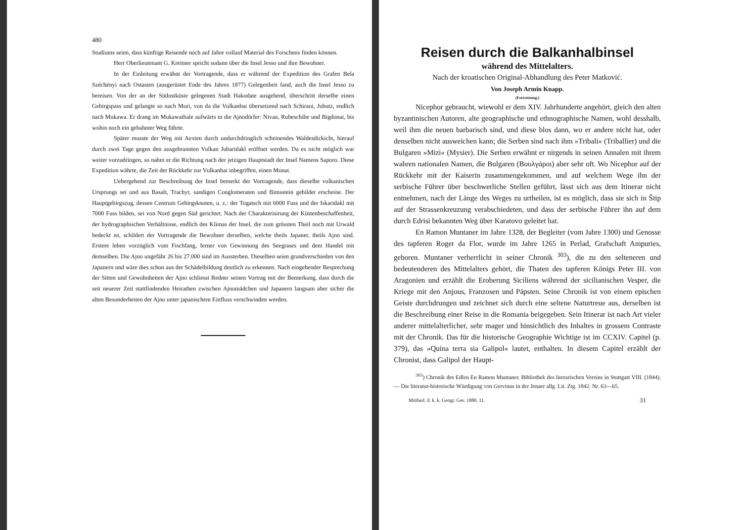480
Studiums seien, dass künftige Reisende noch auf Jahre vollauf Material des Forschens finden können.
Herr Oberlieutenant G. Kreitner spricht sodann über die Insel Jesso und ihre Bewohner.
In der Einleitung erwähnt der Vortragende, dass er während der Expedition des Grafen Bela Széchényi nach Ostasien (ausgerüstet Ende des Jahres 1877) Gelegenheit fand, auch die Insel Jesso zu bereisen. Von der an der Südostküste gelegenen Stadt Hakodate ausgehend, überschritt derselbe einen Gebirgspass und gelangte so nach Mori, von da die Vulkanbai übersetzend nach Schiraoi, Jubutz, endlich nach Mukawa. Er drang im Mukawathale aufwärts in die Ajnodörfer: Nivan, Rubeschibe und Bigdonai, bis wohin noch ein gebahnter Weg führte.
Später musste der Weg mit Aexten durch undurchdringlich scheinendes Waldesdickicht, hierauf durch zwei Tage gegen den ausgebrannten Vulkan Jubaridakl eröffnet werden. Da es nicht möglich war weiter vorzudringen, so nahm er die Richtung nach der jetzigen Hauptstadt der Insel Namens Saporo. Diese Expedition währte, die Zeit der Rückkehr zur Vulkanbai inbegriffen, einen Monat.
Uebergehend zur Beschreibung der Insel bemerkt der Vortragende, dass dieselbe vulkanischen Ursprungs sei und aus Basalt, Trachyt, sandigen Conglomeraten und Bimsstein gebildet erscheine. Der Hauptgebirgszug, dessen Centrum Gebirgsknoten, u. z.: der Togatsch mit 6000 Fuss und der Iskaridakl mit 7000 Fuss bilden, sei von Nord gegen Süd gerichtet. Nach der Charakterisirung der Küstenbeschaffenheit, der hydrographischen Verhältnisse, endlich des Klimas der Insel, die zum grössten Theil noch mit Urwald bedeckt ist, schildert der Vortragende die Bewohner derselben, welche theils Japaner, theils Ajno sind. Erstere leben vorzüglich vom Fischfang, ferner von Gewinnung des Seegrases und dem Handel mit demselben. Die Ajno ungefähr 26 bis 27.000 sind im Aussterben. Dieselben seien grundverschieden von den Japanern und wäre dies schon aus der Schädelbildung deutlich zu erkennen. Nach eingehender Besprechung der Sitten und Gewohnheiten der Ajno schliesst Redner seinen Vortrag mit der Bemerkung, dass durch die seit neuerer Zeit stattfindenden Heirathen zwischen Ajnomädchen und Japanern langsam aber sicher die alten Besonderheiten der Ajno unter japanischem Einfluss verschwinden werden.
Reisen durch die Balkanhalbinsel
während des Mittelalters.
Nach der kroatischen Original-Abhandlung des Peter Matković.
Von Joseph Armin Knapp.
(Fortsetzung.)
Nicephor gebraucht, wiewohl er dem XIV. Jahrhunderte angehört, gleich den alten byzantinischen Autoren, alte geographische und ethnographische Namen, wohl desshalb, weil ihm die neuen barbarisch sind, und diese blos dann, wo er andere nicht hat, oder denselben nicht ausweichen kann; die Serben sind nach ihm »Tribali« (Triballier) und die Bulgaren »Mizi« (Mysier). Die Serben erwähnt er nirgends in seinen Annalen mit ihrem wahren nationalen Namen, die Bulgaren (Βουλγάροι) aber sehr oft. Wo Nicephor auf der Rückkehr mit der Kaiserin zusammengekommen, und auf welchem Wege ihn der serbische Führer über beschwerliche Stellen geführt, lässt sich aus dem Itinerar nicht entnehmen, nach der Länge des Weges zu urtheilen, ist es möglich, dass sie sich in Štip auf der Strassenkreuzung verabschiedeten, und dass der serbische Führer ihn auf dem durch Edrisi bekannten Weg über Karatovo geleitet hat.
En Ramon Muntaner im Jahre 1328, der Begleiter (vom Jahre 1300) und Genosse des tapferen Roger da Flor, wurde im Jahre 1265 in Perlad, Grafschaft Ampuries, geboren. Muntaner verherrlicht in seiner Chronik <sup>303</sup>), die zu den selteneren und bedeutenderen des Mittelalters gehört, die Thaten des tapferen Königs Peter III. von Aragonien und erzählt die Eroberung Siciliens während der sicilianischen Vesper, die Kriege mit den Anjous, Franzosen und Päpsten. Seine Chronik ist von einem epischen Geiste durchdrungen und zeichnet sich durch eine seltene Naturtreue aus, derselben ist die Beschreibung einer Reise in die Romania beigegeben. Sein Itinerar ist nach Art vieler anderer mittelalterlicher, sehr mager und hinsichtlich des Inhaltes in grossem Contraste mit der Chronik. Das für die historische Geographie Wichtige ist im CCXIV. Capitel (p. 379), das »Quina terra sia Galipol« lautet, enthalten. In diesem Capitel erzählt der Chronist, dass Galipol der Haupt-
<sup>303</sup>) Chronik des Edlen En Ramon Muntaner. Bibliothek des literarischen Vereins in Stuttgart VIII. (1844). — Die literatur-historische Würdigung von Gervinus in der Jenaer allg. Lit. Ztg. 1842. Nr. 63—65.
Mittheil. d. k. k. Geogr. Ges. 1880. 11. 31